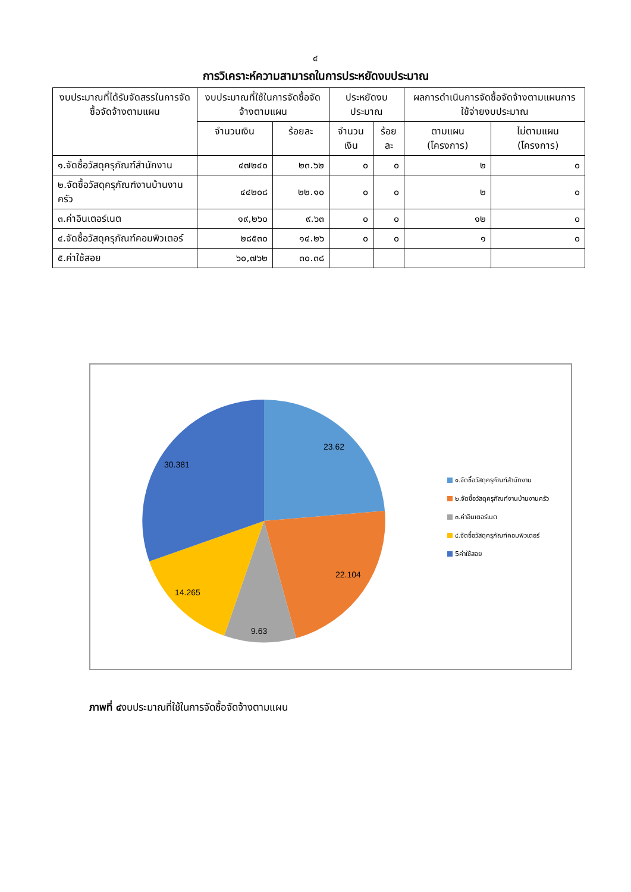๔
การวิเคราะห์ความสามารถในการประหยัดงบประมาณ
| งบประมาณที่ได้รับจัดสรรในการจัดซื้อจัดจ้างตามแผน | งบประมาณที่ใช้ในการจัดซื้อจัดจ้างตามแผน | | ประหยัดงบประมาณ | | ผลการดำเนินการจัดซื้อจัดจ้างตามแผนการใช้จ่ายงบประมาณ | |
| --- | --- | --- | --- | --- | --- | --- |
| | จำนวนเงิน | ร้อยละ | จำนวนเงิน | ร้อยละ | ตามแผน (โครงการ) | ไม่ตามแผน (โครงการ) |
| ๑.จัดซื้อวัสดุครุภัณฑ์สำนักงาน | ๔๗๒๔๐ | ๒๓.๖๒ | ๐ | ๐ | ๒ | ๐ |
| ๒.จัดซื้อวัสดุครุภัณฑ์งานบ้านงานครัว | ๔๔๒๐๘ | ๒๒.๑๐ | ๐ | ๐ | ๒ | ๐ |
| ๓.ค่าอินเตอร์เนต | ๑๙,๒๖๐ | ๙.๖๓ | ๐ | ๐ | ๑๒ | ๐ |
| ๔.จัดซื้อวัสดุครุภัณฑ์คอมพิวเตอร์ | ๒๘๕๓๐ | ๑๔.๒๖ | ๐ | ๐ | ๑ | ๐ |
| ๕.ค่าใช้สอย | ๖๐,๗๖๒ | ๓๐.๓๘ | | | | |
23.62
22.104
9.63
14.265
30.381
๑.จัดซื้อวัสดุครุภัณฑ์สำนักงาน
๒.จัดซื้อวัสดุครุภัณฑ์งานบ้านงานครัว
๓.ค่าอินเตอร์เนต
๔.จัดซื้อวัสดุครุภัณฑ์คอมพิวเตอร์
5ค่าใช้สอย
ภาพที่ ๔งบประมาณที่ใช้ในการจัดซื้อจัดจ้างตามแผน